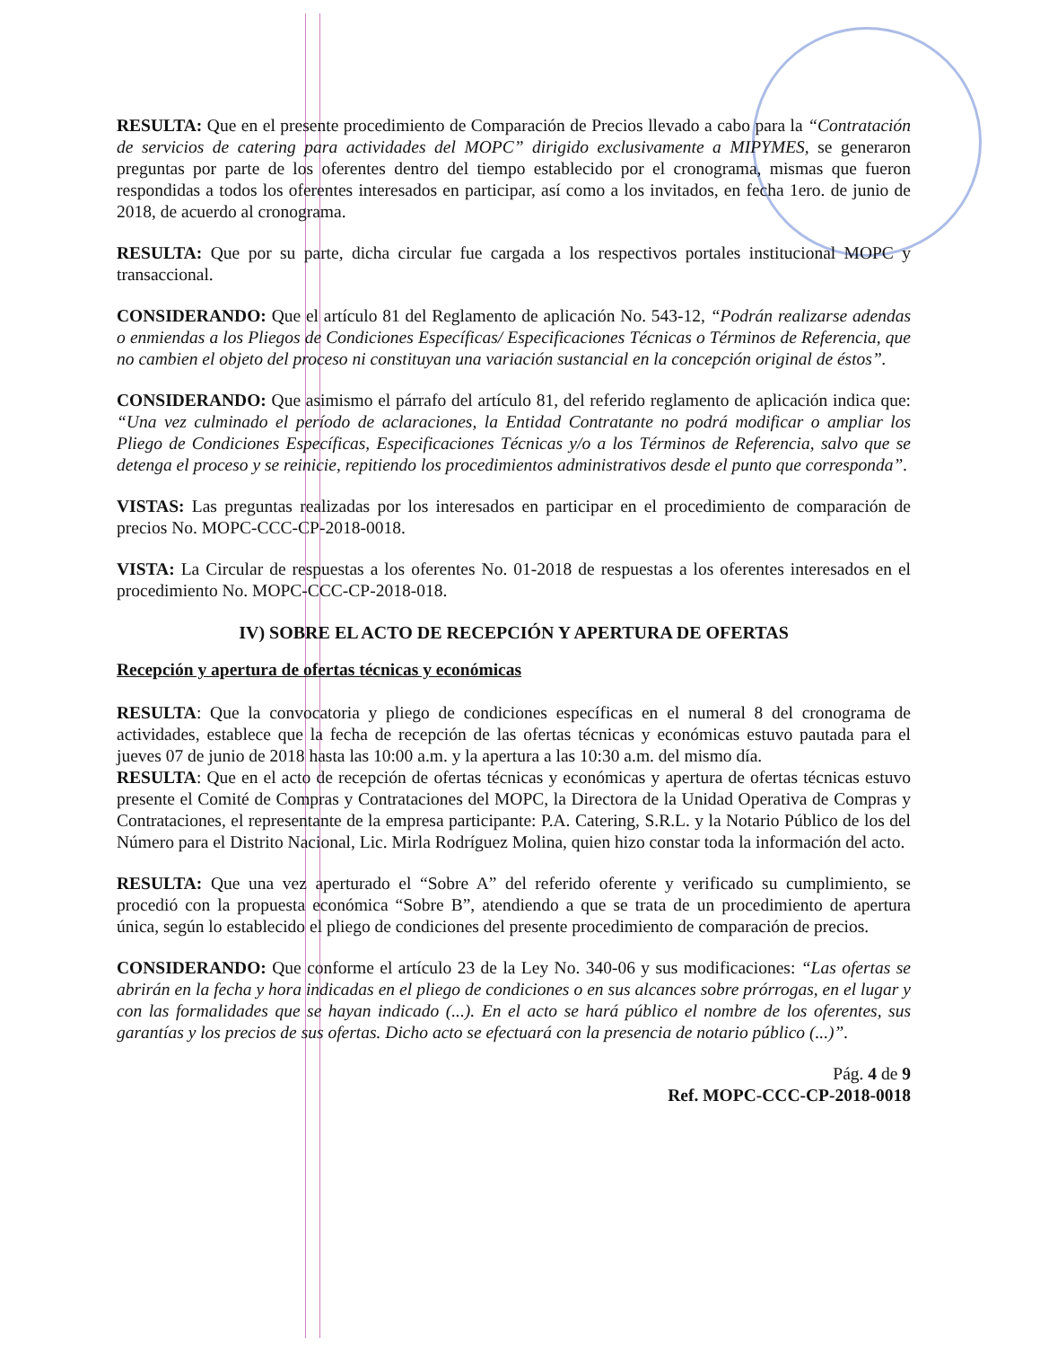RESULTA: Que en el presente procedimiento de Comparación de Precios llevado a cabo para la “Contratación de servicios de catering para actividades del MOPC” dirigido exclusivamente a MIPYMES, se generaron preguntas por parte de los oferentes dentro del tiempo establecido por el cronograma, mismas que fueron respondidas a todos los oferentes interesados en participar, así como a los invitados, en fecha 1ero. de junio de 2018, de acuerdo al cronograma.
RESULTA: Que por su parte, dicha circular fue cargada a los respectivos portales institucional MOPC y transaccional.
CONSIDERANDO: Que el artículo 81 del Reglamento de aplicación No. 543-12, “Podrán realizarse adendas o enmiendas a los Pliegos de Condiciones Específicas/ Especificaciones Técnicas o Términos de Referencia, que no cambien el objeto del proceso ni constituyan una variación sustancial en la concepción original de éstos”.
CONSIDERANDO: Que asimismo el párrafo del artículo 81, del referido reglamento de aplicación indica que: “Una vez culminado el período de aclaraciones, la Entidad Contratante no podrá modificar o ampliar los Pliego de Condiciones Específicas, Especificaciones Técnicas y/o a los Términos de Referencia, salvo que se detenga el proceso y se reinicie, repitiendo los procedimientos administrativos desde el punto que corresponda”.
VISTAS: Las preguntas realizadas por los interesados en participar en el procedimiento de comparación de precios No. MOPC-CCC-CP-2018-0018.
VISTA: La Circular de respuestas a los oferentes No. 01-2018 de respuestas a los oferentes interesados en el procedimiento No. MOPC-CCC-CP-2018-018.
IV) SOBRE EL ACTO DE RECEPCIÓN Y APERTURA DE OFERTAS
Recepción y apertura de ofertas técnicas y económicas
RESULTA: Que la convocatoria y pliego de condiciones específicas en el numeral 8 del cronograma de actividades, establece que la fecha de recepción de las ofertas técnicas y económicas estuvo pautada para el jueves 07 de junio de 2018 hasta las 10:00 a.m. y la apertura a las 10:30 a.m. del mismo día.
RESULTA: Que en el acto de recepción de ofertas técnicas y económicas y apertura de ofertas técnicas estuvo presente el Comité de Compras y Contrataciones del MOPC, la Directora de la Unidad Operativa de Compras y Contrataciones, el representante de la empresa participante: P.A. Catering, S.R.L. y la Notario Público de los del Número para el Distrito Nacional, Lic. Mirla Rodríguez Molina, quien hizo constar toda la información del acto.
RESULTA: Que una vez aperturado el “Sobre A” del referido oferente y verificado su cumplimiento, se procedió con la propuesta económica “Sobre B”, atendiendo a que se trata de un procedimiento de apertura única, según lo establecido el pliego de condiciones del presente procedimiento de comparación de precios.
CONSIDERANDO: Que conforme el artículo 23 de la Ley No. 340-06 y sus modificaciones: “Las ofertas se abrirán en la fecha y hora indicadas en el pliego de condiciones o en sus alcances sobre prórrogas, en el lugar y con las formalidades que se hayan indicado (...). En el acto se hará público el nombre de los oferentes, sus garantías y los precios de sus ofertas. Dicho acto se efectuará con la presencia de notario público (...)”.
Pág. 4 de 9
Ref. MOPC-CCC-CP-2018-0018